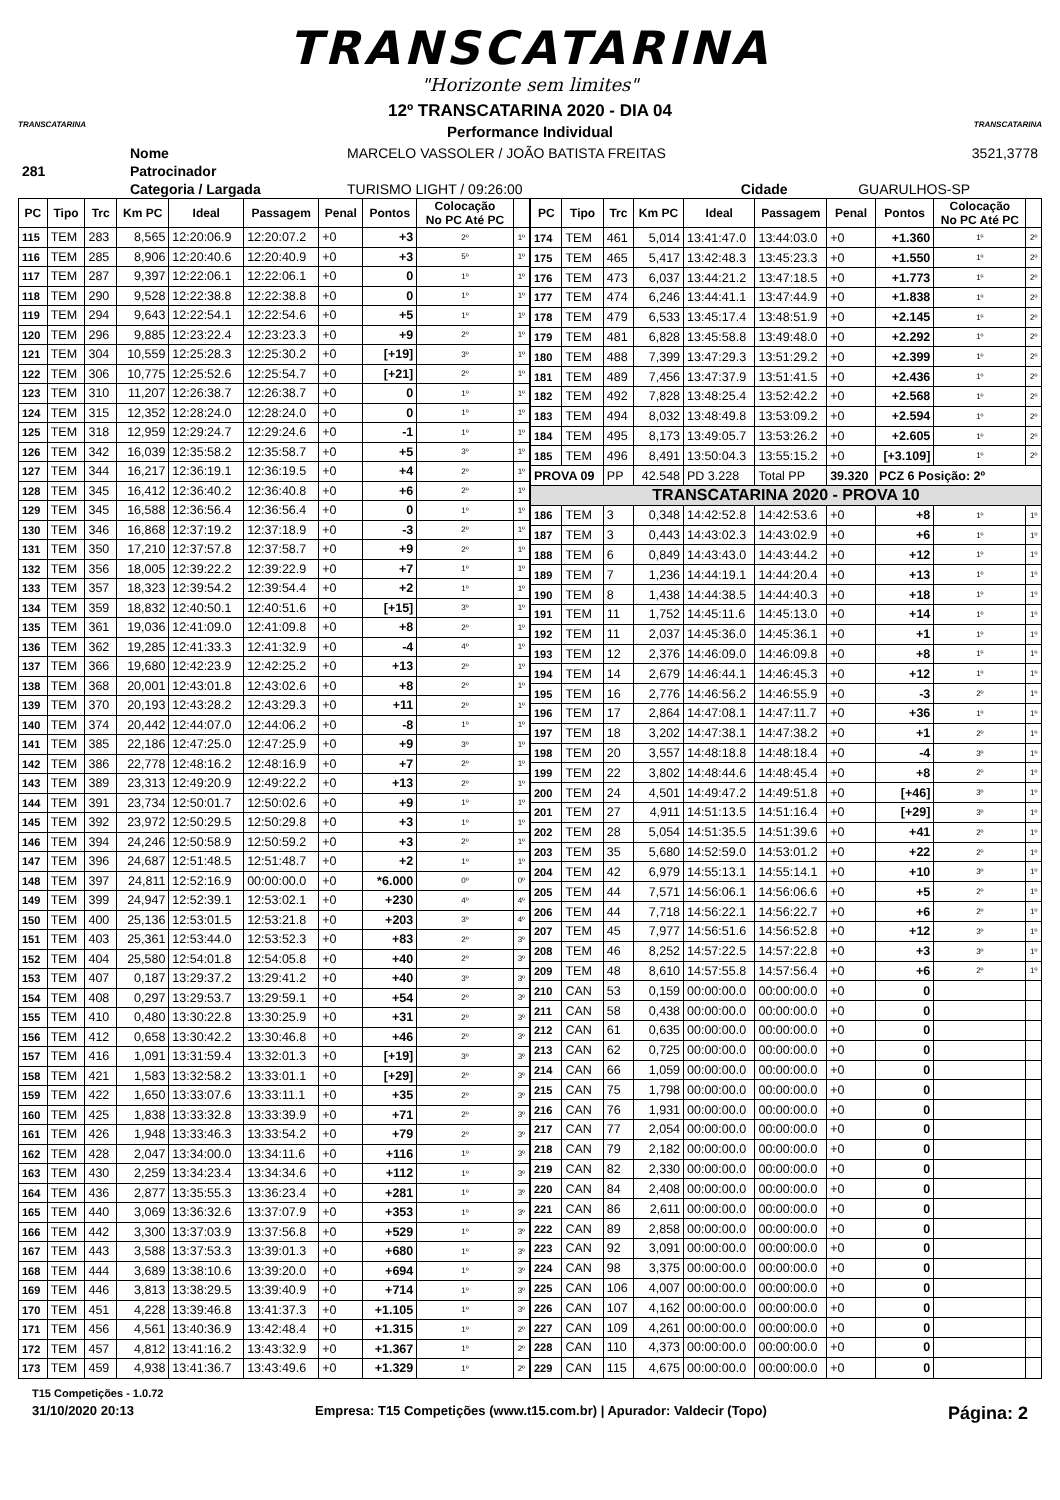TRANSCATARINA
"Horizonte sem limites"
12º TRANSCATARINA 2020 - DIA 04
Performance Individual
TRANSCATARINA TRANSCATARINA
| 281 | Nome | MARCELO VASSOLER / JOÃO BATISTA FREITAS | | | 3521,3778 |
| | Patrocinador | | | | |
| | Categoria / Largada | TURISMO LIGHT / 09:26:00 | Cidade | GUARULHOS-SP | |
| PC | Tipo | Trc | Km PC | Ideal | Passagem | Penal | Pontos | Colocação No PC Até PC | |
| --- | --- | --- | --- | --- | --- | --- | --- | --- | --- |
| 115 | TEM | 283 | 8,565 | 12:20:06.9 | 12:20:07.2 | +0 | +3 | 2º | 1º |
| 116 | TEM | 285 | 8,906 | 12:20:40.6 | 12:20:40.9 | +0 | +3 | 5º | 1º |
| 117 | TEM | 287 | 9,397 | 12:22:06.1 | 12:22:06.1 | +0 | 0 | 1º | 1º |
| 118 | TEM | 290 | 9,528 | 12:22:38.8 | 12:22:38.8 | +0 | 0 | 1º | 1º |
| 119 | TEM | 294 | 9,643 | 12:22:54.1 | 12:22:54.6 | +0 | +5 | 1º | 1º |
| 120 | TEM | 296 | 9,885 | 12:23:22.4 | 12:23:23.3 | +0 | +9 | 2º | 1º |
| 121 | TEM | 304 | 10,559 | 12:25:28.3 | 12:25:30.2 | +0 | [+19] | 3º | 1º |
| 122 | TEM | 306 | 10,775 | 12:25:52.6 | 12:25:54.7 | +0 | [+21] | 2º | 1º |
| 123 | TEM | 310 | 11,207 | 12:26:38.7 | 12:26:38.7 | +0 | 0 | 1º | 1º |
| 124 | TEM | 315 | 12,352 | 12:28:24.0 | 12:28:24.0 | +0 | 0 | 1º | 1º |
| 125 | TEM | 318 | 12,959 | 12:29:24.7 | 12:29:24.6 | +0 | -1 | 1º | 1º |
| 126 | TEM | 342 | 16,039 | 12:35:58.2 | 12:35:58.7 | +0 | +5 | 3º | 1º |
| 127 | TEM | 344 | 16,217 | 12:36:19.1 | 12:36:19.5 | +0 | +4 | 2º | 1º |
| 128 | TEM | 345 | 16,412 | 12:36:40.2 | 12:36:40.8 | +0 | +6 | 2º | 1º |
| 129 | TEM | 345 | 16,588 | 12:36:56.4 | 12:36:56.4 | +0 | 0 | 1º | 1º |
| 130 | TEM | 346 | 16,868 | 12:37:19.2 | 12:37:18.9 | +0 | -3 | 2º | 1º |
| 131 | TEM | 350 | 17,210 | 12:37:57.8 | 12:37:58.7 | +0 | +9 | 2º | 1º |
| 132 | TEM | 356 | 18,005 | 12:39:22.2 | 12:39:22.9 | +0 | +7 | 1º | 1º |
| 133 | TEM | 357 | 18,323 | 12:39:54.2 | 12:39:54.4 | +0 | +2 | 1º | 1º |
| 134 | TEM | 359 | 18,832 | 12:40:50.1 | 12:40:51.6 | +0 | [+15] | 3º | 1º |
| 135 | TEM | 361 | 19,036 | 12:41:09.0 | 12:41:09.8 | +0 | +8 | 2º | 1º |
| 136 | TEM | 362 | 19,285 | 12:41:33.3 | 12:41:32.9 | +0 | -4 | 4º | 1º |
| 137 | TEM | 366 | 19,680 | 12:42:23.9 | 12:42:25.2 | +0 | +13 | 2º | 1º |
| 138 | TEM | 368 | 20,001 | 12:43:01.8 | 12:43:02.6 | +0 | +8 | 2º | 1º |
| 139 | TEM | 370 | 20,193 | 12:43:28.2 | 12:43:29.3 | +0 | +11 | 2º | 1º |
| 140 | TEM | 374 | 20,442 | 12:44:07.0 | 12:44:06.2 | +0 | -8 | 1º | 1º |
| 141 | TEM | 385 | 22,186 | 12:47:25.0 | 12:47:25.9 | +0 | +9 | 3º | 1º |
| 142 | TEM | 386 | 22,778 | 12:48:16.2 | 12:48:16.9 | +0 | +7 | 2º | 1º |
| 143 | TEM | 389 | 23,313 | 12:49:20.9 | 12:49:22.2 | +0 | +13 | 2º | 1º |
| 144 | TEM | 391 | 23,734 | 12:50:01.7 | 12:50:02.6 | +0 | +9 | 1º | 1º |
| 145 | TEM | 392 | 23,972 | 12:50:29.5 | 12:50:29.8 | +0 | +3 | 1º | 1º |
| 146 | TEM | 394 | 24,246 | 12:50:58.9 | 12:50:59.2 | +0 | +3 | 2º | 1º |
| 147 | TEM | 396 | 24,687 | 12:51:48.5 | 12:51:48.7 | +0 | +2 | 1º | 1º |
| 148 | TEM | 397 | 24,811 | 12:52:16.9 | 00:00:00.0 | +0 | *6.000 | 0º | 0º |
| 149 | TEM | 399 | 24,947 | 12:52:39.1 | 12:53:02.1 | +0 | +230 | 4º | 4º |
| 150 | TEM | 400 | 25,136 | 12:53:01.5 | 12:53:21.8 | +0 | +203 | 3º | 4º |
| 151 | TEM | 403 | 25,361 | 12:53:44.0 | 12:53:52.3 | +0 | +83 | 2º | 3º |
| 152 | TEM | 404 | 25,580 | 12:54:01.8 | 12:54:05.8 | +0 | +40 | 2º | 3º |
| 153 | TEM | 407 | 0,187 | 13:29:37.2 | 13:29:41.2 | +0 | +40 | 3º | 3º |
| 154 | TEM | 408 | 0,297 | 13:29:53.7 | 13:29:59.1 | +0 | +54 | 2º | 3º |
| 155 | TEM | 410 | 0,480 | 13:30:22.8 | 13:30:25.9 | +0 | +31 | 2º | 3º |
| 156 | TEM | 412 | 0,658 | 13:30:42.2 | 13:30:46.8 | +0 | +46 | 2º | 3º |
| 157 | TEM | 416 | 1,091 | 13:31:59.4 | 13:32:01.3 | +0 | [+19] | 3º | 3º |
| 158 | TEM | 421 | 1,583 | 13:32:58.2 | 13:33:01.1 | +0 | [+29] | 2º | 3º |
| 159 | TEM | 422 | 1,650 | 13:33:07.6 | 13:33:11.1 | +0 | +35 | 2º | 3º |
| 160 | TEM | 425 | 1,838 | 13:33:32.8 | 13:33:39.9 | +0 | +71 | 2º | 3º |
| 161 | TEM | 426 | 1,948 | 13:33:46.3 | 13:33:54.2 | +0 | +79 | 2º | 3º |
| 162 | TEM | 428 | 2,047 | 13:34:00.0 | 13:34:11.6 | +0 | +116 | 1º | 3º |
| 163 | TEM | 430 | 2,259 | 13:34:23.4 | 13:34:34.6 | +0 | +112 | 1º | 3º |
| 164 | TEM | 436 | 2,877 | 13:35:55.3 | 13:36:23.4 | +0 | +281 | 1º | 3º |
| 165 | TEM | 440 | 3,069 | 13:36:32.6 | 13:37:07.9 | +0 | +353 | 1º | 3º |
| 166 | TEM | 442 | 3,300 | 13:37:03.9 | 13:37:56.8 | +0 | +529 | 1º | 3º |
| 167 | TEM | 443 | 3,588 | 13:37:53.3 | 13:39:01.3 | +0 | +680 | 1º | 3º |
| 168 | TEM | 444 | 3,689 | 13:38:10.6 | 13:39:20.0 | +0 | +694 | 1º | 3º |
| 169 | TEM | 446 | 3,813 | 13:38:29.5 | 13:39:40.9 | +0 | +714 | 1º | 3º |
| 170 | TEM | 451 | 4,228 | 13:39:46.8 | 13:41:37.3 | +0 | +1.105 | 1º | 3º |
| 171 | TEM | 456 | 4,561 | 13:40:36.9 | 13:42:48.4 | +0 | +1.315 | 1º | 2º |
| 172 | TEM | 457 | 4,812 | 13:41:16.2 | 13:43:32.9 | +0 | +1.367 | 1º | 2º |
| 173 | TEM | 459 | 4,938 | 13:41:36.7 | 13:43:49.6 | +0 | +1.329 | 1º | 2º |
| PC | Tipo | Trc | Km PC | Ideal | Passagem | Penal | Pontos | Colocação No PC Até PC | |
| --- | --- | --- | --- | --- | --- | --- | --- | --- | --- |
| 174 | TEM | 461 | 5,014 | 13:41:47.0 | 13:44:03.0 | +0 | +1.360 | 1º | 2º |
| 175 | TEM | 465 | 5,417 | 13:42:48.3 | 13:45:23.3 | +0 | +1.550 | 1º | 2º |
| 176 | TEM | 473 | 6,037 | 13:44:21.2 | 13:47:18.5 | +0 | +1.773 | 1º | 2º |
| 177 | TEM | 474 | 6,246 | 13:44:41.1 | 13:47:44.9 | +0 | +1.838 | 1º | 2º |
| 178 | TEM | 479 | 6,533 | 13:45:17.4 | 13:48:51.9 | +0 | +2.145 | 1º | 2º |
| 179 | TEM | 481 | 6,828 | 13:45:58.8 | 13:49:48.0 | +0 | +2.292 | 1º | 2º |
| 180 | TEM | 488 | 7,399 | 13:47:29.3 | 13:51:29.2 | +0 | +2.399 | 1º | 2º |
| 181 | TEM | 489 | 7,456 | 13:47:37.9 | 13:51:41.5 | +0 | +2.436 | 1º | 2º |
| 182 | TEM | 492 | 7,828 | 13:48:25.4 | 13:52:42.2 | +0 | +2.568 | 1º | 2º |
| 183 | TEM | 494 | 8,032 | 13:48:49.8 | 13:53:09.2 | +0 | +2.594 | 1º | 2º |
| 184 | TEM | 495 | 8,173 | 13:49:05.7 | 13:53:26.2 | +0 | +2.605 | 1º | 2º |
| 185 | TEM | 496 | 8,491 | 13:50:04.3 | 13:55:15.2 | +0 | [+3.109] | 1º | 2º |
| PROVA 09 | | PP | 42.548 | PD 3.228 | Total PP | 39.320 | PCZ 6 Posição: 2º | | |
| TRANSCATARINA 2020 - PROVA 10 | | | | | | | | | |
| 186 | TEM | 3 | 0,348 | 14:42:52.8 | 14:42:53.6 | +0 | +8 | 1º | 1º |
| 187 | TEM | 3 | 0,443 | 14:43:02.3 | 14:43:02.9 | +0 | +6 | 1º | 1º |
| 188 | TEM | 6 | 0,849 | 14:43:43.0 | 14:43:44.2 | +0 | +12 | 1º | 1º |
| 189 | TEM | 7 | 1,236 | 14:44:19.1 | 14:44:20.4 | +0 | +13 | 1º | 1º |
| 190 | TEM | 8 | 1,438 | 14:44:38.5 | 14:44:40.3 | +0 | +18 | 1º | 1º |
| 191 | TEM | 11 | 1,752 | 14:45:11.6 | 14:45:13.0 | +0 | +14 | 1º | 1º |
| 192 | TEM | 11 | 2,037 | 14:45:36.0 | 14:45:36.1 | +0 | +1 | 1º | 1º |
| 193 | TEM | 12 | 2,376 | 14:46:09.0 | 14:46:09.8 | +0 | +8 | 1º | 1º |
| 194 | TEM | 14 | 2,679 | 14:46:44.1 | 14:46:45.3 | +0 | +12 | 1º | 1º |
| 195 | TEM | 16 | 2,776 | 14:46:56.2 | 14:46:55.9 | +0 | -3 | 2º | 1º |
| 196 | TEM | 17 | 2,864 | 14:47:08.1 | 14:47:11.7 | +0 | +36 | 1º | 1º |
| 197 | TEM | 18 | 3,202 | 14:47:38.1 | 14:47:38.2 | +0 | +1 | 2º | 1º |
| 198 | TEM | 20 | 3,557 | 14:48:18.8 | 14:48:18.4 | +0 | -4 | 3º | 1º |
| 199 | TEM | 22 | 3,802 | 14:48:44.6 | 14:48:45.4 | +0 | +8 | 2º | 1º |
| 200 | TEM | 24 | 4,501 | 14:49:47.2 | 14:49:51.8 | +0 | [+46] | 3º | 1º |
| 201 | TEM | 27 | 4,911 | 14:51:13.5 | 14:51:16.4 | +0 | [+29] | 3º | 1º |
| 202 | TEM | 28 | 5,054 | 14:51:35.5 | 14:51:39.6 | +0 | +41 | 2º | 1º |
| 203 | TEM | 35 | 5,680 | 14:52:59.0 | 14:53:01.2 | +0 | +22 | 2º | 1º |
| 204 | TEM | 42 | 6,979 | 14:55:13.1 | 14:55:14.1 | +0 | +10 | 3º | 1º |
| 205 | TEM | 44 | 7,571 | 14:56:06.1 | 14:56:06.6 | +0 | +5 | 2º | 1º |
| 206 | TEM | 44 | 7,718 | 14:56:22.1 | 14:56:22.7 | +0 | +6 | 2º | 1º |
| 207 | TEM | 45 | 7,977 | 14:56:51.6 | 14:56:52.8 | +0 | +12 | 3º | 1º |
| 208 | TEM | 46 | 8,252 | 14:57:22.5 | 14:57:22.8 | +0 | +3 | 3º | 1º |
| 209 | TEM | 48 | 8,610 | 14:57:55.8 | 14:57:56.4 | +0 | +6 | 2º | 1º |
| 210 | CAN | 53 | 0,159 | 00:00:00.0 | 00:00:00.0 | +0 | 0 | | |
| 211 | CAN | 58 | 0,438 | 00:00:00.0 | 00:00:00.0 | +0 | 0 | | |
| 212 | CAN | 61 | 0,635 | 00:00:00.0 | 00:00:00.0 | +0 | 0 | | |
| 213 | CAN | 62 | 0,725 | 00:00:00.0 | 00:00:00.0 | +0 | 0 | | |
| 214 | CAN | 66 | 1,059 | 00:00:00.0 | 00:00:00.0 | +0 | 0 | | |
| 215 | CAN | 75 | 1,798 | 00:00:00.0 | 00:00:00.0 | +0 | 0 | | |
| 216 | CAN | 76 | 1,931 | 00:00:00.0 | 00:00:00.0 | +0 | 0 | | |
| 217 | CAN | 77 | 2,054 | 00:00:00.0 | 00:00:00.0 | +0 | 0 | | |
| 218 | CAN | 79 | 2,182 | 00:00:00.0 | 00:00:00.0 | +0 | 0 | | |
| 219 | CAN | 82 | 2,330 | 00:00:00.0 | 00:00:00.0 | +0 | 0 | | |
| 220 | CAN | 84 | 2,408 | 00:00:00.0 | 00:00:00.0 | +0 | 0 | | |
| 221 | CAN | 86 | 2,611 | 00:00:00.0 | 00:00:00.0 | +0 | 0 | | |
| 222 | CAN | 89 | 2,858 | 00:00:00.0 | 00:00:00.0 | +0 | 0 | | |
| 223 | CAN | 92 | 3,091 | 00:00:00.0 | 00:00:00.0 | +0 | 0 | | |
| 224 | CAN | 98 | 3,375 | 00:00:00.0 | 00:00:00.0 | +0 | 0 | | |
| 225 | CAN | 106 | 4,007 | 00:00:00.0 | 00:00:00.0 | +0 | 0 | | |
| 226 | CAN | 107 | 4,162 | 00:00:00.0 | 00:00:00.0 | +0 | 0 | | |
| 227 | CAN | 109 | 4,261 | 00:00:00.0 | 00:00:00.0 | +0 | 0 | | |
| 228 | CAN | 110 | 4,373 | 00:00:00.0 | 00:00:00.0 | +0 | 0 | | |
| 229 | CAN | 115 | 4,675 | 00:00:00.0 | 00:00:00.0 | +0 | 0 | | |
T15 Competições - 1.0.72
31/10/2020 20:13 Empresa: T15 Competições (www.t15.com.br) | Apurador: Valdecir (Topo) Página: 2